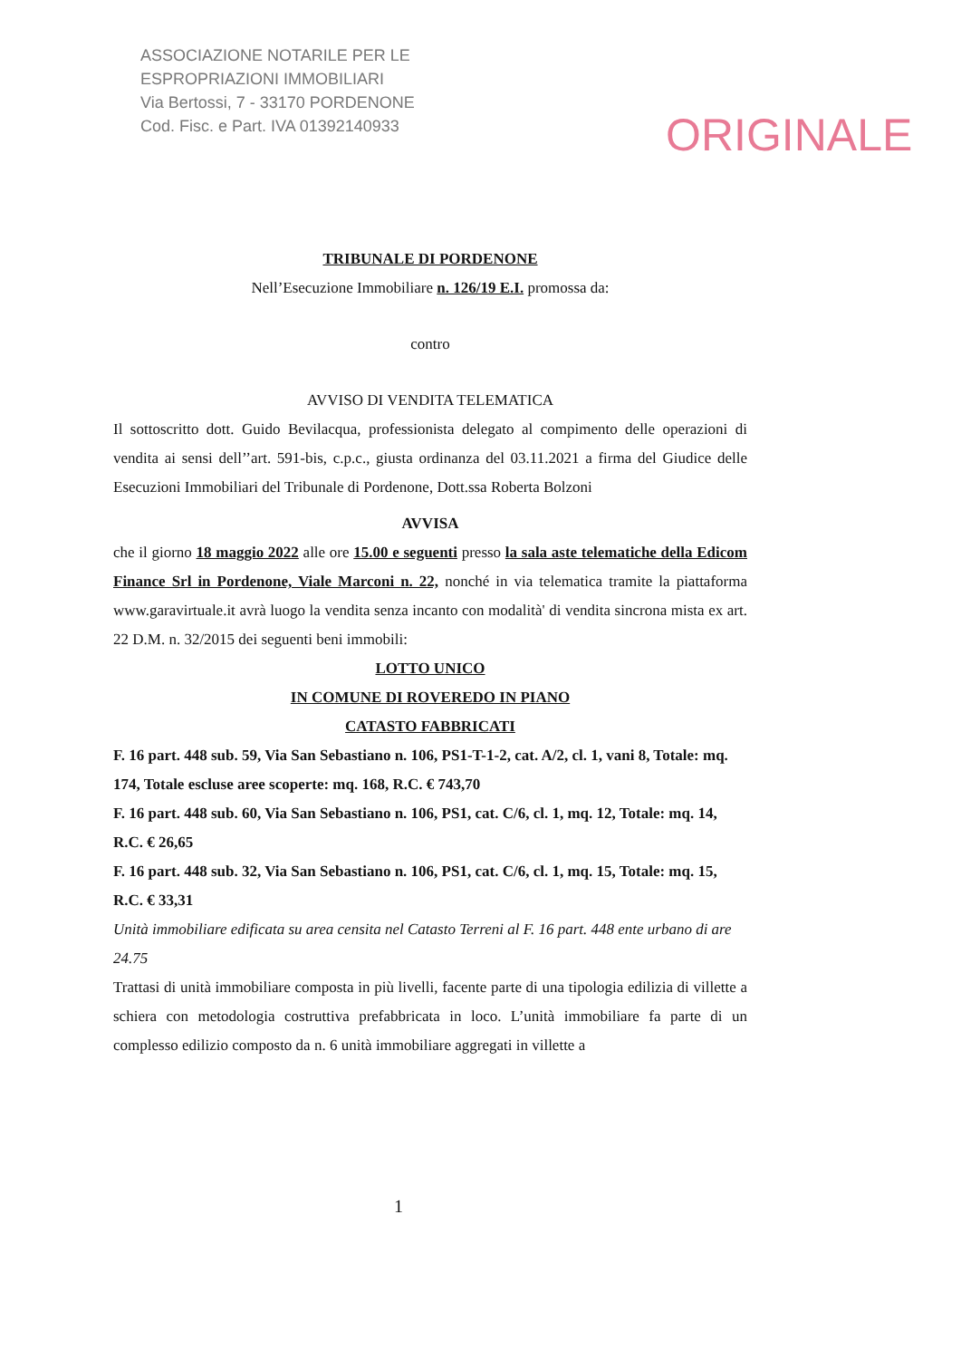ASSOCIAZIONE NOTARILE PER LE
ESPROPRIAZIONI IMMOBILIARI
Via Bertossi, 7 - 33170 PORDENONE
Cod. Fisc. e Part. IVA 01392140933
ORIGINALE
TRIBUNALE DI PORDENONE
Nell’Esecuzione Immobiliare n. 126/19 E.I. promossa da:
contro
AVVISO DI VENDITA TELEMATICA
Il sottoscritto dott. Guido Bevilacqua, professionista delegato al compimento delle operazioni di vendita ai sensi dell’’art. 591-bis, c.p.c., giusta ordinanza del 03.11.2021 a firma del Giudice delle Esecuzioni Immobiliari del Tribunale di Pordenone, Dott.ssa Roberta Bolzoni
AVVISA
che il giorno 18 maggio 2022 alle ore 15.00 e seguenti presso la sala aste telematiche della Edicom Finance Srl in Pordenone, Viale Marconi n. 22, nonché in via telematica tramite la piattaforma www.garavirtuale.it avrà luogo la vendita senza incanto con modalità' di vendita sincrona mista ex art. 22 D.M. n. 32/2015 dei seguenti beni immobili:
LOTTO UNICO
IN COMUNE DI ROVEREDO IN PIANO
CATASTO FABBRICATI
F. 16 part. 448 sub. 59, Via San Sebastiano n. 106, PS1-T-1-2, cat. A/2, cl. 1, vani 8, Totale: mq. 174, Totale escluse aree scoperte: mq. 168, R.C. € 743,70
F. 16 part. 448 sub. 60, Via San Sebastiano n. 106, PS1, cat. C/6, cl. 1, mq. 12, Totale: mq. 14, R.C. € 26,65
F. 16 part. 448 sub. 32, Via San Sebastiano n. 106, PS1, cat. C/6, cl. 1, mq. 15, Totale: mq. 15, R.C. € 33,31
Unità immobiliare edificata su area censita nel Catasto Terreni al F. 16 part. 448 ente urbano di are 24.75
Trattasi di unità immobiliare composta in più livelli, facente parte di una tipologia edilizia di villette a schiera con metodologia costruttiva prefabbricata in loco. L’unità immobiliare fa parte di un complesso edilizio composto da n. 6 unità immobiliare aggregati in villette a
1